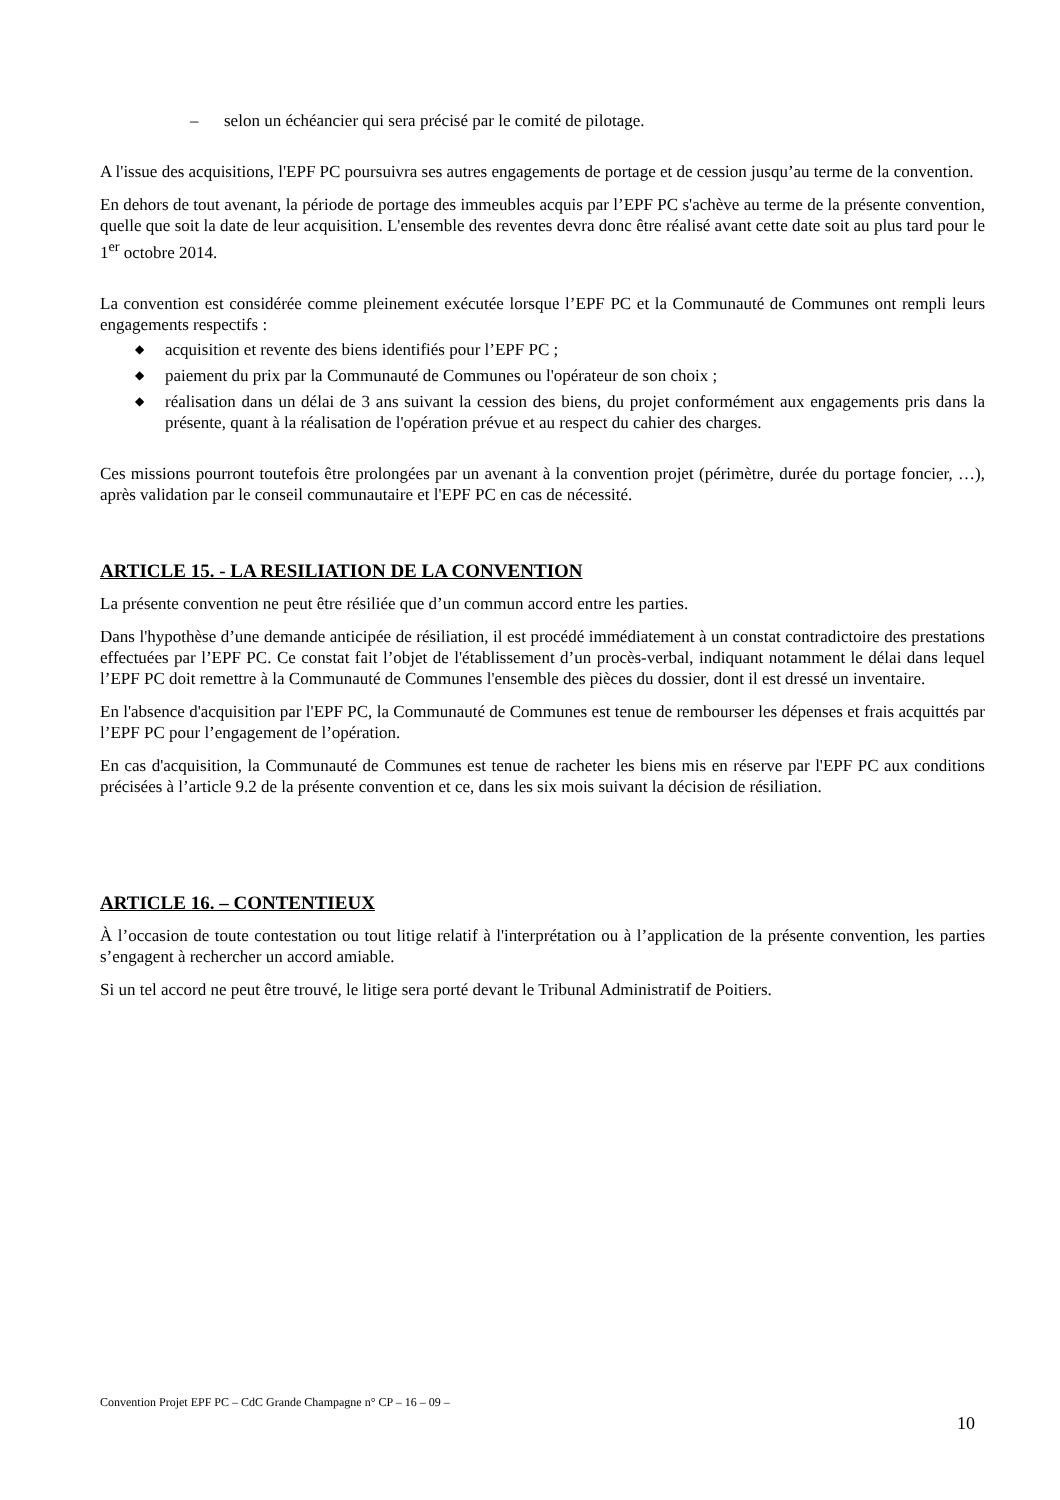– selon un échéancier qui sera précisé par le comité de pilotage.
A l'issue des acquisitions, l'EPF PC poursuivra ses autres engagements de portage et de cession jusqu’au terme de la convention.
En dehors de tout avenant, la période de portage des immeubles acquis par l’EPF PC s'achève au terme de la présente convention, quelle que soit la date de leur acquisition. L'ensemble des reventes devra donc être réalisé avant cette date soit au plus tard pour le 1<sup>er</sup> octobre 2014.
La convention est considérée comme pleinement exécutée lorsque l’EPF PC et la Communauté de Communes ont rempli leurs engagements respectifs :
◆ acquisition et revente des biens identifiés pour l’EPF PC ;
◆ paiement du prix par la Communauté de Communes ou l'opérateur de son choix ;
◆ réalisation dans un délai de 3 ans suivant la cession des biens, du projet conformément aux engagements pris dans la présente, quant à la réalisation de l'opération prévue et au respect du cahier des charges.
Ces missions pourront toutefois être prolongées par un avenant à la convention projet (périmètre, durée du portage foncier, …), après validation par le conseil communautaire et l'EPF PC en cas de nécessité.
ARTICLE 15. - LA RESILIATION DE LA CONVENTION
La présente convention ne peut être résiliée que d’un commun accord entre les parties.
Dans l'hypothèse d’une demande anticipée de résiliation, il est procédé immédiatement à un constat contradictoire des prestations effectuées par l’EPF PC. Ce constat fait l’objet de l'établissement d’un procès-verbal, indiquant notamment le délai dans lequel l’EPF PC doit remettre à la Communauté de Communes l'ensemble des pièces du dossier, dont il est dressé un inventaire.
En l'absence d'acquisition par l'EPF PC, la Communauté de Communes est tenue de rembourser les dépenses et frais acquittés par l’EPF PC pour l’engagement de l’opération.
En cas d'acquisition, la Communauté de Communes est tenue de racheter les biens mis en réserve par l'EPF PC aux conditions précisées à l’article 9.2 de la présente convention et ce, dans les six mois suivant la décision de résiliation.
ARTICLE 16. – CONTENTIEUX
À l’occasion de toute contestation ou tout litige relatif à l'interprétation ou à l’application de la présente convention, les parties s’engagent à rechercher un accord amiable.
Si un tel accord ne peut être trouvé, le litige sera porté devant le Tribunal Administratif de Poitiers.
Convention Projet EPF PC – CdC Grande Champagne n° CP – 16 – 09 –
10